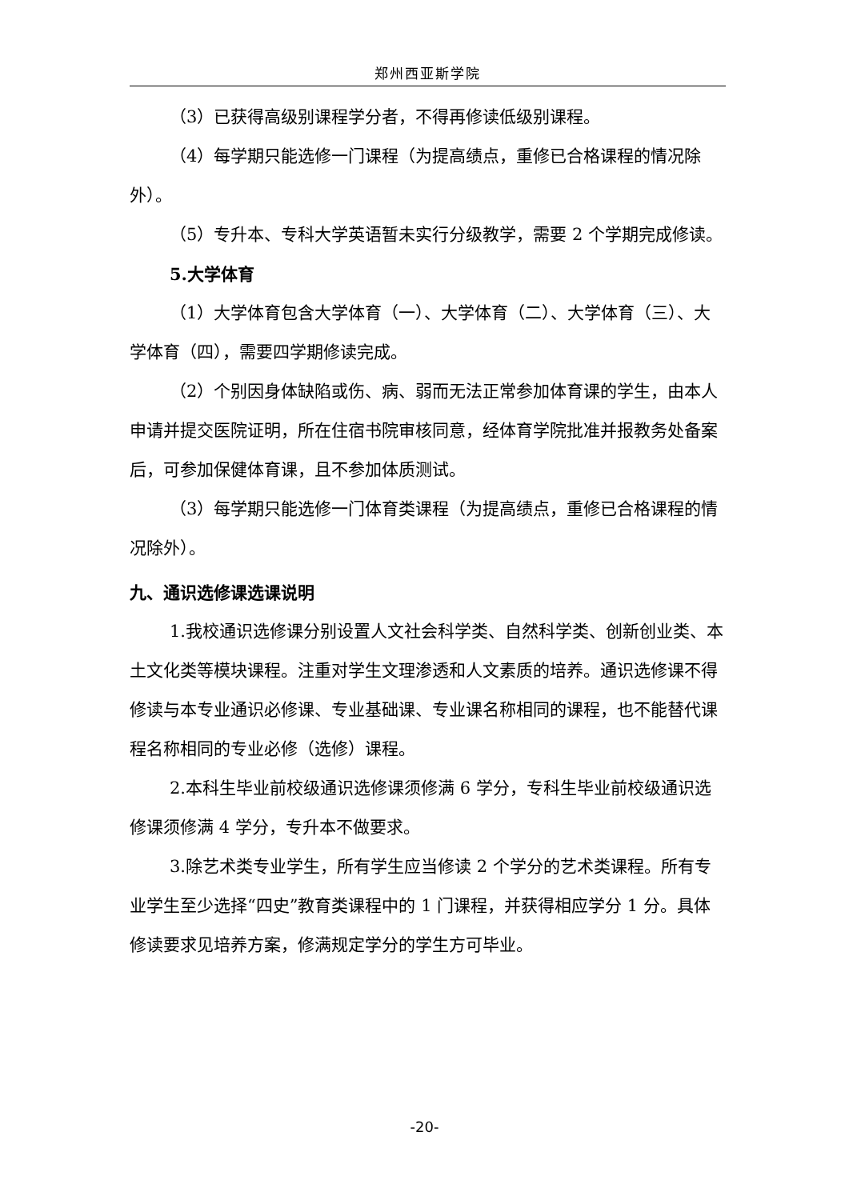郑州西亚斯学院
（3）已获得高级别课程学分者，不得再修读低级别课程。
（4）每学期只能选修一门课程（为提高绩点，重修已合格课程的情况除外）。
（5）专升本、专科大学英语暂未实行分级教学，需要 2 个学期完成修读。
5.大学体育
（1）大学体育包含大学体育（一）、大学体育（二）、大学体育（三）、大学体育（四），需要四学期修读完成。
（2）个别因身体缺陷或伤、病、弱而无法正常参加体育课的学生，由本人申请并提交医院证明，所在住宿书院审核同意，经体育学院批准并报教务处备案后，可参加保健体育课，且不参加体质测试。
（3）每学期只能选修一门体育类课程（为提高绩点，重修已合格课程的情况除外）。
九、通识选修课选课说明
1.我校通识选修课分别设置人文社会科学类、自然科学类、创新创业类、本土文化类等模块课程。注重对学生文理渗透和人文素质的培养。通识选修课不得修读与本专业通识必修课、专业基础课、专业课名称相同的课程，也不能替代课程名称相同的专业必修（选修）课程。
2.本科生毕业前校级通识选修课须修满 6 学分，专科生毕业前校级通识选修课须修满 4 学分，专升本不做要求。
3.除艺术类专业学生，所有学生应当修读 2 个学分的艺术类课程。所有专业学生至少选择“四史”教育类课程中的 1 门课程，并获得相应学分 1 分。具体修读要求见培养方案，修满规定学分的学生方可毕业。
-20-